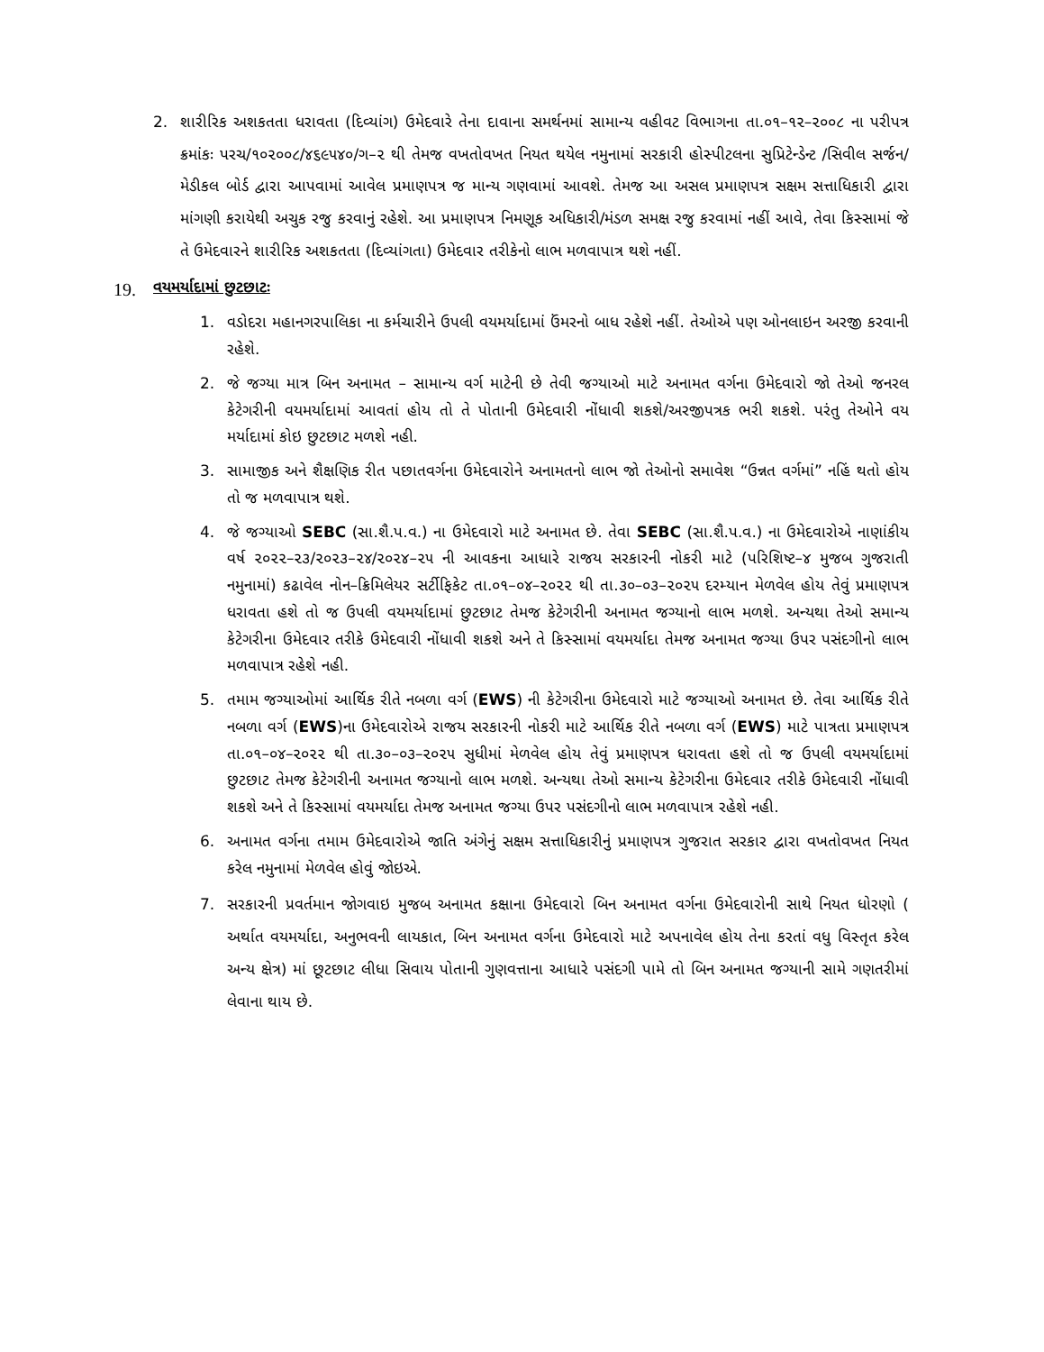2. શારીરિક અશકતતા ધરાવતા (દિવ્યાંગ) ઉમેદવારે તેના દાવાના સમર્થનમાં સામાન્ય વહીવટ વિભાગના તા.૦૧–૧૨–૨૦૦૮ ના પરીપત્ર ક્રમાંકઃ પરચ/૧૦૨૦૦૮/૪૬૯૫૪૦/ગ–૨ થી તેમજ વખતોવખત નિયત થયેલ નમુનામાં સરકારી હોસ્પીટલના સુપ્રિટેન્ડેન્ટ /સિવીલ સર્જન/મેડીકલ બોર્ડ દ્વારા આપવામાં આવેલ પ્રમાણપત્ર જ માન્ય ગણવામાં આવશે. તેમજ આ અસલ પ્રમાણપત્ર સક્ષમ સત્તાધિકારી દ્વારા માંગણી કરાયેથી અચુક રજુ કરવાનું રહેશે. આ પ્રમાણપત્ર નિમણૂક અધિકારી/મંડળ સમક્ષ રજુ કરવામાં નહીં આવે, તેવા કિસ્સામાં જે તે ઉમેદવારને શારીરિક અશકતતા (દિવ્યાંગતા) ઉમેદવાર તરીકેનો લાભ મળવાપાત્ર થશે નહીં.
19. વયમર્યાદામાં છુટછાટઃ
1. વડોદરા મહાનગરપાલિકા ના કર્મચારીને ઉપલી વયમર્યાદામાં ઉંમરનો બાધ રહેશે નહીં. તેઓએ પણ ઓનલાઇન અરજી કરવાની રહેશે.
2. જે જગ્યા માત્ર બિન અનામત – સામાન્ય વર્ગ માટેની છે તેવી જગ્યાઓ માટે અનામત વર્ગના ઉમેદવારો જો તેઓ જનરલ કેટેગરીની વયમર્યાદામાં આવતાં હોય તો તે પોતાની ઉમેદવારી નોંધાવી શકશે/અરજીપત્રક ભરી શકશે. પરંતુ તેઓને વય મર્યાદામાં કોઇ છુટછાટ મળશે નહી.
3. સામાજીક અને શૈક્ષણિક રીત પછાતવર્ગના ઉમેદવારોને અનામતનો લાભ જો તેઓનો સમાવેશ “ઉન્નત વર્ગમાં” નહિં થતો હોય તો જ મળવાપાત્ર થશે.
4. જે જગ્યાઓ SEBC (સા.શૈ.પ.વ.) ના ઉમેદવારો માટે અનામત છે. તેવા SEBC (સા.શૈ.પ.વ.) ના ઉમેદવારોએ નાણાંકીય વર્ષ ૨૦૨૨–૨૩/૨૦૨૩–૨૪/૨૦૨૪–૨૫ ની આવકના આધારે રાજય સરકારની નોકરી માટે (પરિશિષ્ટ–૪ મુજબ ગુજરાતી નમુનામાં) કઢાવેલ નોન–ક્રિમિલેયર સર્ટીફિકેટ તા.૦૧–૦૪–૨૦૨૨ થી તા.૩૦–૦૩–૨૦૨૫ દરમ્યાન મેળવેલ હોય તેવું પ્રમાણપત્ર ધરાવતા હશે તો જ ઉપલી વયમર્યાદામાં છુટછાટ તેમજ કેટેગરીની અનામત જગ્યાનો લાભ મળશે. અન્યથા તેઓ સમાન્ય કેટેગરીના ઉમેદવાર તરીકે ઉમેદવારી નોંધાવી શકશે અને તે કિસ્સામાં વયમર્યાદા તેમજ અનામત જગ્યા ઉપર પસંદગીનો લાભ મળવાપાત્ર રહેશે નહી.
5. તમામ જગ્યાઓમાં આર્થિક રીતે નબળા વર્ગ (EWS) ની કેટેગરીના ઉમેદવારો માટે જગ્યાઓ અનામત છે. તેવા આર્થિક રીતે નબળા વર્ગ (EWS)ના ઉમેદવારોએ રાજય સરકારની નોકરી માટે આર્થિક રીતે નબળા વર્ગ (EWS) માટે પાત્રતા પ્રમાણપત્ર તા.૦૧–૦૪–૨૦૨૨ થી તા.૩૦–૦૩–૨૦૨૫ સુધીમાં મેળવેલ હોય તેવું પ્રમાણપત્ર ધરાવતા હશે તો જ ઉપલી વયમર્યાદામાં છુટછાટ તેમજ કેટેગરીની અનામત જગ્યાનો લાભ મળશે. અન્યથા તેઓ સમાન્ય કેટેગરીના ઉમેદવાર તરીકે ઉમેદવારી નોંધાવી શકશે અને તે કિસ્સામાં વયમર્યાદા તેમજ અનામત જગ્યા ઉપર પસંદગીનો લાભ મળવાપાત્ર રહેશે નહી.
6. અનામત વર્ગના તમામ ઉમેદવારોએ જાતિ અંગેનું સક્ષમ સત્તાધિકારીનું પ્રમાણપત્ર ગુજરાત સરકાર દ્વારા વખતોવખત નિયત કરેલ નમુનામાં મેળવેલ હોવું જોઇએ.
7. સરકારની પ્રવર્તમાન જોગવાઇ મુજબ અનામત કક્ષાના ઉમેદવારો બિન અનામત વર્ગના ઉમેદવારોની સાથે નિયત ધોરણો ( અર્થાત વયમર્યાદા, અનુભવની લાયકાત, બિન અનામત વર્ગના ઉમેદવારો માટે અપનાવેલ હોય તેના કરતાં વધુ વિસ્તૃત કરેલ અન્ય ક્ષેત્ર) માં છૂટછાટ લીધા સિવાય પોતાની ગુણવત્તાના આધારે પસંદગી પામે તો બિન અનામત જગ્યાની સામે ગણતરીમાં લેવાના થાય છે.